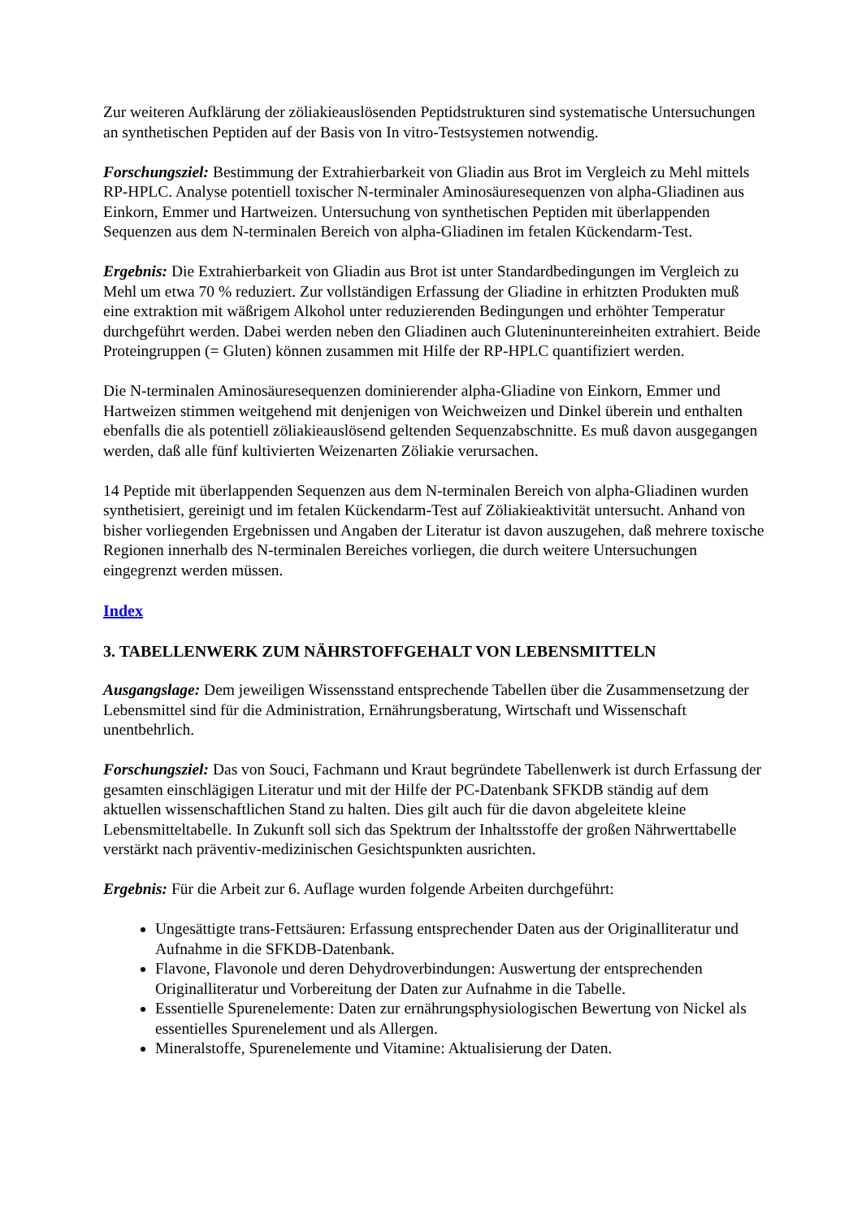Zur weiteren Aufklärung der zöliakieauslösenden Peptidstrukturen sind systematische Untersuchungen an synthetischen Peptiden auf der Basis von In vitro-Testsystemen notwendig.
Forschungsziel: Bestimmung der Extrahierbarkeit von Gliadin aus Brot im Vergleich zu Mehl mittels RP-HPLC. Analyse potentiell toxischer N-terminaler Aminosäuresequenzen von alpha-Gliadinen aus Einkorn, Emmer und Hartweizen. Untersuchung von synthetischen Peptiden mit überlappenden Sequenzen aus dem N-terminalen Bereich von alpha-Gliadinen im fetalen Kückendarm-Test.
Ergebnis: Die Extrahierbarkeit von Gliadin aus Brot ist unter Standardbedingungen im Vergleich zu Mehl um etwa 70 % reduziert. Zur vollständigen Erfassung der Gliadine in erhitzten Produkten muß eine extraktion mit wäßrigem Alkohol unter reduzierenden Bedingungen und erhöhter Temperatur durchgeführt werden. Dabei werden neben den Gliadinen auch Glutenin­untereinheiten extrahiert. Beide Proteingruppen (= Gluten) können zusammen mit Hilfe der RP-HPLC quantifiziert werden.
Die N-terminalen Aminosäuresequenzen dominierender alpha-Gliadine von Einkorn, Emmer und Hartweizen stimmen weitgehend mit denjenigen von Weichweizen und Dinkel überein und enthalten ebenfalls die als potentiell zöliakieauslösend geltenden Sequenzabschnitte. Es muß davon ausgegangen werden, daß alle fünf kultivierten Weizenarten Zöliakie verursachen.
14 Peptide mit überlappenden Sequenzen aus dem N-terminalen Bereich von alpha-Gliadinen wurden synthetisiert, gereinigt und im fetalen Kückendarm-Test auf Zöliakieaktivität untersucht. Anhand von bisher vorliegenden Ergebnissen und Angaben der Literatur ist davon auszugehen, daß mehrere toxische Regionen innerhalb des N-terminalen Bereiches vorliegen, die durch weitere Untersuchungen eingegrenzt werden müssen.
Index
3. TABELLENWERK ZUM NÄHRSTOFFGEHALT VON LEBENSMITTELN
Ausgangslage: Dem jeweiligen Wissensstand entsprechende Tabellen über die Zusammensetzung der Lebensmittel sind für die Administration, Ernährungsberatung, Wirtschaft und Wissenschaft unentbehrlich.
Forschungsziel: Das von Souci, Fachmann und Kraut begründete Tabellenwerk ist durch Erfassung der gesamten einschlägigen Literatur und mit der Hilfe der PC-Datenbank SFKDB ständig auf dem aktuellen wissenschaftlichen Stand zu halten. Dies gilt auch für die davon abgeleitete kleine Lebensmitteltabelle. In Zukunft soll sich das Spektrum der Inhaltsstoffe der großen Nährwerttabelle verstärkt nach präventiv-medizinischen Gesichtspunkten ausrichten.
Ergebnis: Für die Arbeit zur 6. Auflage wurden folgende Arbeiten durchgeführt:
Ungesättigte trans-Fettsäuren: Erfassung entsprechender Daten aus der Originalliteratur und Aufnahme in die SFKDB-Datenbank.
Flavone, Flavonole und deren Dehydroverbindungen: Auswertung der entsprechenden Originalliteratur und Vorbereitung der Daten zur Aufnahme in die Tabelle.
Essentielle Spurenelemente: Daten zur ernährungsphysiologischen Bewertung von Nickel als essentielles Spurenelement und als Allergen.
Mineralstoffe, Spurenelemente und Vitamine: Aktualisierung der Daten.